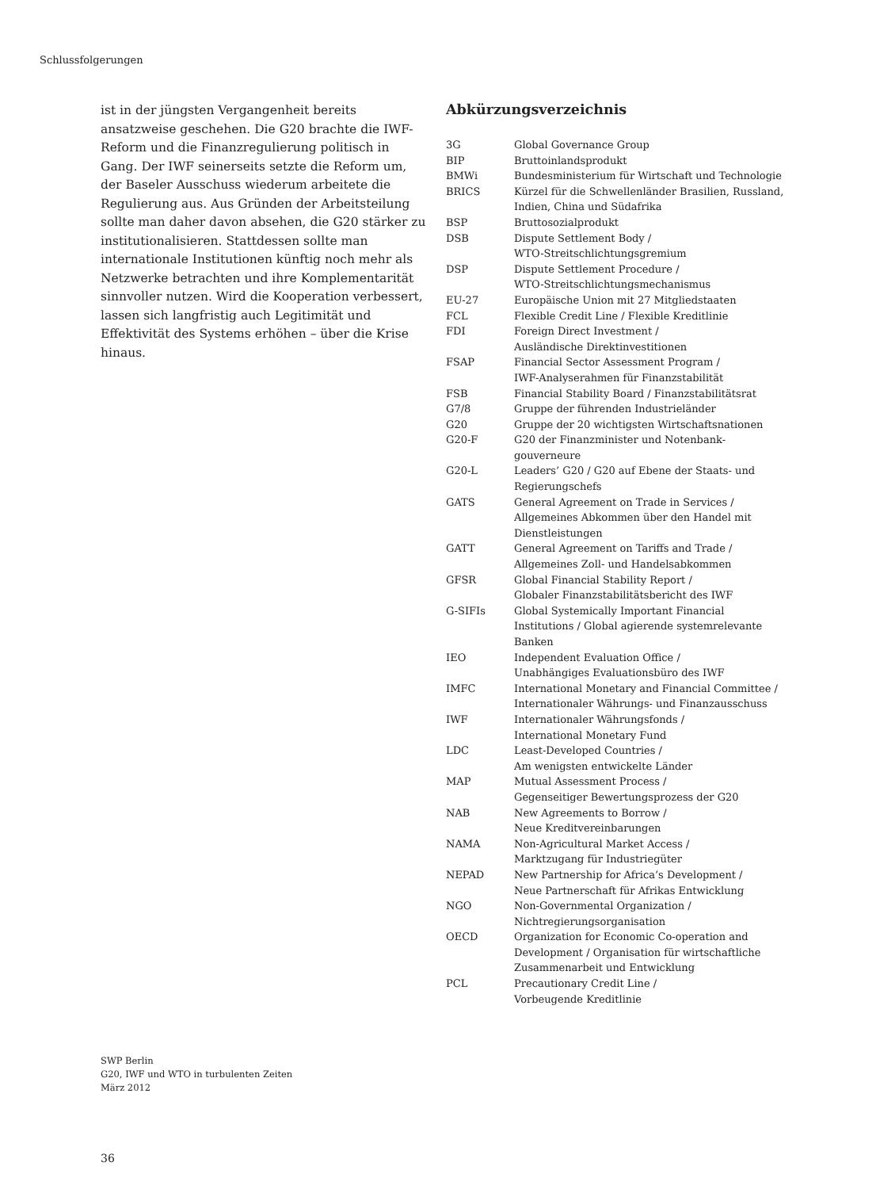Schlussfolgerungen
ist in der jüngsten Vergangenheit bereits ansatzweise geschehen. Die G20 brachte die IWF-Reform und die Finanzregulierung politisch in Gang. Der IWF seinerseits setzte die Reform um, der Baseler Ausschuss wiederum arbeitete die Regulierung aus. Aus Gründen der Arbeitsteilung sollte man daher davon absehen, die G20 stärker zu institutionalisieren. Stattdessen sollte man internationale Institutionen künftig noch mehr als Netzwerke betrachten und ihre Komplementarität sinnvoller nutzen. Wird die Kooperation verbessert, lassen sich langfristig auch Legitimität und Effektivität des Systems erhöhen – über die Krise hinaus.
Abkürzungsverzeichnis
| 3G | Global Governance Group |
| BIP | Bruttoinlandsprodukt |
| BMWi | Bundesministerium für Wirtschaft und Technologie |
| BRICS | Kürzel für die Schwellenländer Brasilien, Russland, Indien, China und Südafrika |
| BSP | Bruttosozialprodukt |
| DSB | Dispute Settlement Body / WTO-Streitschlichtungsgremium |
| DSP | Dispute Settlement Procedure / WTO-Streitschlichtungsmechanismus |
| EU-27 | Europäische Union mit 27 Mitgliedstaaten |
| FCL | Flexible Credit Line / Flexible Kreditlinie |
| FDI | Foreign Direct Investment / Ausländische Direktinvestitionen |
| FSAP | Financial Sector Assessment Program / IWF-Analyserahmen für Finanzstabilität |
| FSB | Financial Stability Board / Finanzstabilitätsrat |
| G7/8 | Gruppe der führenden Industrieländer |
| G20 | Gruppe der 20 wichtigsten Wirtschaftsnationen |
| G20-F | G20 der Finanzminister und Notenbank- gouverneure |
| G20-L | Leaders’ G20 / G20 auf Ebene der Staats- und Regierungschefs |
| GATS | General Agreement on Trade in Services / Allgemeines Abkommen über den Handel mit Dienstleistungen |
| GATT | General Agreement on Tariffs and Trade / Allgemeines Zoll- und Handelsabkommen |
| GFSR | Global Financial Stability Report / Globaler Finanzstabilitätsbericht des IWF |
| G-SIFIs | Global Systemically Important Financial Institutions / Global agierende systemrelevante Banken |
| IEO | Independent Evaluation Office / Unabhängiges Evaluationsbüro des IWF |
| IMFC | International Monetary and Financial Committee / Internationaler Währungs- und Finanzausschuss |
| IWF | Internationaler Währungsfonds / International Monetary Fund |
| LDC | Least-Developed Countries / Am wenigsten entwickelte Länder |
| MAP | Mutual Assessment Process / Gegenseitiger Bewertungsprozess der G20 |
| NAB | New Agreements to Borrow / Neue Kreditvereinbarungen |
| NAMA | Non-Agricultural Market Access / Marktzugang für Industriegüter |
| NEPAD | New Partnership for Africa’s Development / Neue Partnerschaft für Afrikas Entwicklung |
| NGO | Non-Governmental Organization / Nichtregierungsorganisation |
| OECD | Organization for Economic Co-operation and Development / Organisation für wirtschaftliche Zusammenarbeit und Entwicklung |
| PCL | Precautionary Credit Line / Vorbeugende Kreditlinie |
SWP Berlin
G20, IWF und WTO in turbulenten Zeiten
März 2012
36